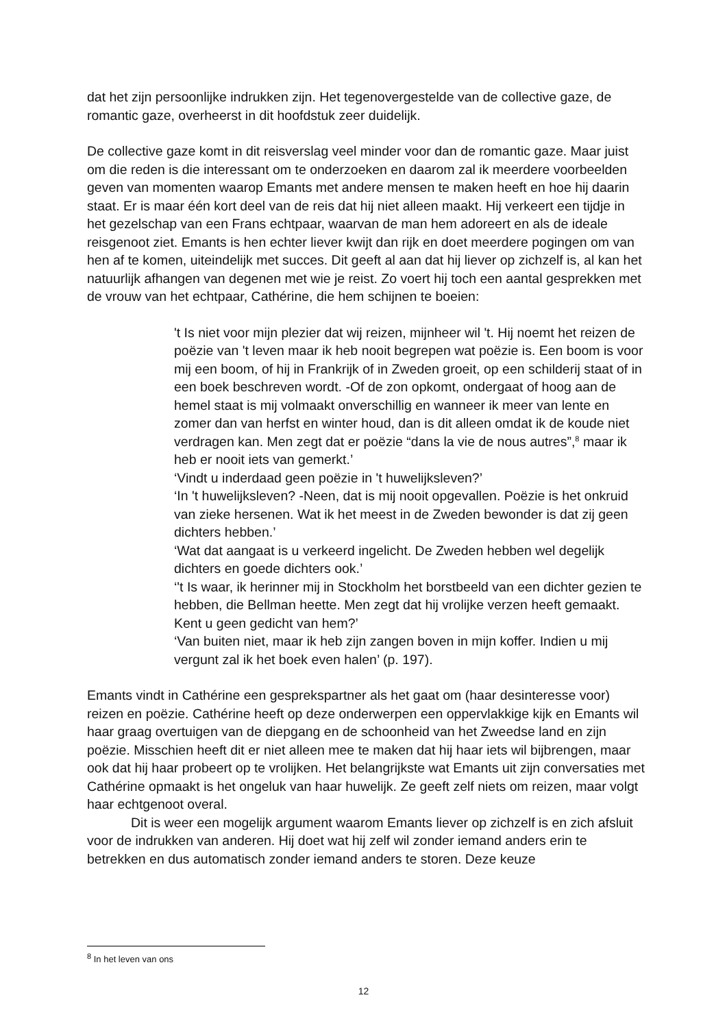dat het zijn persoonlijke indrukken zijn. Het tegenovergestelde van de collective gaze, de romantic gaze, overheerst in dit hoofdstuk zeer duidelijk.
De collective gaze komt in dit reisverslag veel minder voor dan de romantic gaze. Maar juist om die reden is die interessant om te onderzoeken en daarom zal ik meerdere voorbeelden geven van momenten waarop Emants met andere mensen te maken heeft en hoe hij daarin staat. Er is maar één kort deel van de reis dat hij niet alleen maakt. Hij verkeert een tijdje in het gezelschap van een Frans echtpaar, waarvan de man hem adoreert en als de ideale reisgenoot ziet. Emants is hen echter liever kwijt dan rijk en doet meerdere pogingen om van hen af te komen, uiteindelijk met succes. Dit geeft al aan dat hij liever op zichzelf is, al kan het natuurlijk afhangen van degenen met wie je reist. Zo voert hij toch een aantal gesprekken met de vrouw van het echtpaar, Cathérine, die hem schijnen te boeien:
't Is niet voor mijn plezier dat wij reizen, mijnheer wil 't. Hij noemt het reizen de poëzie van 't leven maar ik heb nooit begrepen wat poëzie is. Een boom is voor mij een boom, of hij in Frankrijk of in Zweden groeit, op een schilderij staat of in een boek beschreven wordt. -Of de zon opkomt, ondergaat of hoog aan de hemel staat is mij volmaakt onverschillig en wanneer ik meer van lente en zomer dan van herfst en winter houd, dan is dit alleen omdat ik de koude niet verdragen kan. Men zegt dat er poëzie “dans la vie de nous autres”,<sup>8</sup> maar ik heb er nooit iets van gemerkt.’
‘Vindt u inderdaad geen poëzie in 't huwelijksleven?’
‘In 't huwelijksleven? -Neen, dat is mij nooit opgevallen. Poëzie is het onkruid van zieke hersenen. Wat ik het meest in de Zweden bewonder is dat zij geen dichters hebben.’
‘Wat dat aangaat is u verkeerd ingelicht. De Zweden hebben wel degelijk dichters en goede dichters ook.’
‘'t Is waar, ik herinner mij in Stockholm het borstbeeld van een dichter gezien te hebben, die Bellman heette. Men zegt dat hij vrolijke verzen heeft gemaakt. Kent u geen gedicht van hem?’
‘Van buiten niet, maar ik heb zijn zangen boven in mijn koffer. Indien u mij vergunt zal ik het boek even halen’ (p. 197).
Emants vindt in Cathérine een gesprekspartner als het gaat om (haar desinteresse voor) reizen en poëzie. Cathérine heeft op deze onderwerpen een oppervlakkige kijk en Emants wil haar graag overtuigen van de diepgang en de schoonheid van het Zweedse land en zijn poëzie. Misschien heeft dit er niet alleen mee te maken dat hij haar iets wil bijbrengen, maar ook dat hij haar probeert op te vrolijken. Het belangrijkste wat Emants uit zijn conversaties met Cathérine opmaakt is het ongeluk van haar huwelijk. Ze geeft zelf niets om reizen, maar volgt haar echtgenoot overal.
Dit is weer een mogelijk argument waarom Emants liever op zichzelf is en zich afsluit voor de indrukken van anderen. Hij doet wat hij zelf wil zonder iemand anders erin te betrekken en dus automatisch zonder iemand anders te storen. Deze keuze
<sup>8</sup> In het leven van ons
12